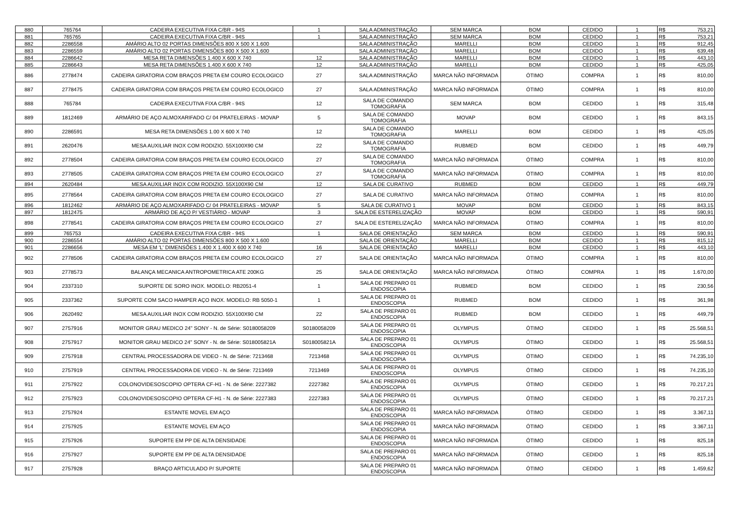| 880 | 765764 | CADEIRA EXECUTIVA FIXA C/BR - 94S | 1 | SALA ADMINISTRAÇÃO | SEM MARCA | BOM | CEDIDO | 1 | R$ | 753,21 |
| 881 | 765765 | CADEIRA EXECUTIVA FIXA C/BR - 94S | 1 | SALA ADMINISTRAÇÃO | SEM MARCA | BOM | CEDIDO | 1 | R$ | 753,21 |
| 882 | 2286558 | AMÁRIO ALTO 02 PORTAS DIMENSÕES 800 X 500 X 1.600 | | SALA ADMINISTRAÇÃO | MARELLI | BOM | CEDIDO | 1 | R$ | 912,45 |
| 883 | 2286559 | AMÁRIO ALTO 02 PORTAS DIMENSÕES 800 X 500 X 1.600 | | SALA ADMINISTRAÇÃO | MARELLI | BOM | CEDIDO | 1 | R$ | 639,48 |
| 884 | 2286642 | MESA RETA DIMENSÕES 1.400 X 600 X 740 | 12 | SALA ADMINISTRAÇÃO | MARELLI | BOM | CEDIDO | 1 | R$ | 443,10 |
| 885 | 2286643 | MESA RETA DIMENSÕES 1.400 X 600 X 740 | 12 | SALA ADMINISTRAÇÃO | MARELLI | BOM | CEDIDO | 1 | R$ | 425,05 |
| 886 | 2778474 | CADEIRA GIRATORIA COM BRAÇOS PRETA EM COURO ECOLOGICO | 27 | SALA ADMINISTRAÇÃO | MARCA NÃO INFORMADA | ÓTIMO | COMPRA | 1 | R$ | 810,00 |
| 887 | 2778475 | CADEIRA GIRATORIA COM BRAÇOS PRETA EM COURO ECOLOGICO | 27 | SALA ADMINISTRAÇÃO | MARCA NÃO INFORMADA | ÓTIMO | COMPRA | 1 | R$ | 810,00 |
| 888 | 765784 | CADEIRA EXECUTIVA FIXA C/BR - 94S | 12 | SALA DE COMANDO TOMOGRAFIA | SEM MARCA | BOM | CEDIDO | 1 | R$ | 315,48 |
| 889 | 1812469 | ARMÁRIO DE AÇO ALMOXARIFADO C/ 04 PRATELEIRAS - MOVAP | 5 | SALA DE COMANDO TOMOGRAFIA | MOVAP | BOM | CEDIDO | 1 | R$ | 843,15 |
| 890 | 2286591 | MESA RETA DIMENSÕES 1.00 X 600 X 740 | 12 | SALA DE COMANDO TOMOGRAFIA | MARELLI | BOM | CEDIDO | 1 | R$ | 425,05 |
| 891 | 2620476 | MESA AUXILIAR INOX COM RODIZIO. 55X100X90 CM | 22 | SALA DE COMANDO TOMOGRAFIA | RUBMED | BOM | CEDIDO | 1 | R$ | 449,79 |
| 892 | 2778504 | CADEIRA GIRATORIA COM BRAÇOS PRETA EM COURO ECOLOGICO | 27 | SALA DE COMANDO TOMOGRAFIA | MARCA NÃO INFORMADA | ÓTIMO | COMPRA | 1 | R$ | 810,00 |
| 893 | 2778505 | CADEIRA GIRATORIA COM BRAÇOS PRETA EM COURO ECOLOGICO | 27 | SALA DE COMANDO TOMOGRAFIA | MARCA NÃO INFORMADA | ÓTIMO | COMPRA | 1 | R$ | 810,00 |
| 894 | 2620484 | MESA AUXILIAR INOX COM RODIZIO. 55X100X90 CM | 12 | SALA DE CURATIVO | RUBMED | BOM | CEDIDO | 1 | R$ | 449,79 |
| 895 | 2778564 | CADEIRA GIRATORIA COM BRAÇOS PRETA EM COURO ECOLOGICO | 27 | SALA DE CURATIVO | MARCA NÃO INFORMADA | ÓTIMO | COMPRA | 1 | R$ | 810,00 |
| 896 | 1812462 | ARMÁRIO DE AÇO ALMOXARIFADO C/ 04 PRATELEIRAS - MOVAP | 5 | SALA DE CURATIVO 1 | MOVAP | BOM | CEDIDO | 1 | R$ | 843,15 |
| 897 | 1812475 | ARMÁRIO DE AÇO P/ VESTIÁRIO - MOVAP | 3 | SALA DE ESTERELIZAÇÃO | MOVAP | BOM | CEDIDO | 1 | R$ | 590,91 |
| 898 | 2778541 | CADEIRA GIRATORIA COM BRAÇOS PRETA EM COURO ECOLOGICO | 27 | SALA DE ESTERELIZAÇÃO | MARCA NÃO INFORMADA | ÓTIMO | COMPRA | 1 | R$ | 810,00 |
| 899 | 765753 | CADEIRA EXECUTIVA FIXA C/BR - 94S | 1 | SALA DE ORIENTAÇÃO | SEM MARCA | BOM | CEDIDO | 1 | R$ | 590,91 |
| 900 | 2286554 | AMÁRIO ALTO 02 PORTAS DIMENSÕES 800 X 500 X 1.600 | | SALA DE ORIENTAÇÃO | MARELLI | BOM | CEDIDO | 1 | R$ | 815,12 |
| 901 | 2286656 | MESA EM 'L' DIMENSÕES 1.400 X 1.400 X 600 X 740 | 16 | SALA DE ORIENTAÇÃO | MARELLI | BOM | CEDIDO | 1 | R$ | 443,10 |
| 902 | 2778506 | CADEIRA GIRATORIA COM BRAÇOS PRETA EM COURO ECOLOGICO | 27 | SALA DE ORIENTAÇÃO | MARCA NÃO INFORMADA | ÓTIMO | COMPRA | 1 | R$ | 810,00 |
| 903 | 2778573 | BALANÇA MECANICA ANTROPOMETRICA ATE 200KG | 25 | SALA DE ORIENTAÇÃO | MARCA NÃO INFORMADA | ÓTIMO | COMPRA | 1 | R$ | 1.670,00 |
| 904 | 2337310 | SUPORTE DE SORO INOX. MODELO: RB2051-4 | 1 | SALA DE PREPARO 01 ENDOSCOPIA | RUBMED | BOM | CEDIDO | 1 | R$ | 230,56 |
| 905 | 2337362 | SUPORTE COM SACO HAMPER AÇO INOX. MODELO: RB 5050-1 | 1 | SALA DE PREPARO 01 ENDOSCOPIA | RUBMED | BOM | CEDIDO | 1 | R$ | 361,98 |
| 906 | 2620492 | MESA AUXILIAR INOX COM RODIZIO. 55X100X90 CM | 22 | SALA DE PREPARO 01 ENDOSCOPIA | RUBMED | BOM | CEDIDO | 1 | R$ | 449,79 |
| 907 | 2757916 | MONITOR GRAU MEDICO 24" SONY - N. de Série: S0180058209 | S0180058209 | SALA DE PREPARO 01 ENDOSCOPIA | OLYMPUS | ÓTIMO | CEDIDO | 1 | R$ | 25.568,51 |
| 908 | 2757917 | MONITOR GRAU MEDICO 24" SONY - N. de Série: S018005821A | S018005821A | SALA DE PREPARO 01 ENDOSCOPIA | OLYMPUS | ÓTIMO | CEDIDO | 1 | R$ | 25.568,51 |
| 909 | 2757918 | CENTRAL PROCESSADORA DE VIDEO - N. de Série: 7213468 | 7213468 | SALA DE PREPARO 01 ENDOSCOPIA | OLYMPUS | ÓTIMO | CEDIDO | 1 | R$ | 74.235,10 |
| 910 | 2757919 | CENTRAL PROCESSADORA DE VIDEO - N. de Série: 7213469 | 7213469 | SALA DE PREPARO 01 ENDOSCOPIA | OLYMPUS | ÓTIMO | CEDIDO | 1 | R$ | 74.235,10 |
| 911 | 2757922 | COLONOVIDESOSCOPIO OPTERA CF-H1 - N. de Série: 2227382 | 2227382 | SALA DE PREPARO 01 ENDOSCOPIA | OLYMPUS | ÓTIMO | CEDIDO | 1 | R$ | 70.217,21 |
| 912 | 2757923 | COLONOVIDESOSCOPIO OPTERA CF-H1 - N. de Série: 2227383 | 2227383 | SALA DE PREPARO 01 ENDOSCOPIA | OLYMPUS | ÓTIMO | CEDIDO | 1 | R$ | 70.217,21 |
| 913 | 2757924 | ESTANTE MOVEL EM AÇO | | SALA DE PREPARO 01 ENDOSCOPIA | MARCA NÃO INFORMADA | ÓTIMO | CEDIDO | 1 | R$ | 3.367,11 |
| 914 | 2757925 | ESTANTE MOVEL EM AÇO | | SALA DE PREPARO 01 ENDOSCOPIA | MARCA NÃO INFORMADA | ÓTIMO | CEDIDO | 1 | R$ | 3.367,11 |
| 915 | 2757926 | SUPORTE EM PP DE ALTA DENSIDADE | | SALA DE PREPARO 01 ENDOSCOPIA | MARCA NÃO INFORMADA | ÓTIMO | CEDIDO | 1 | R$ | 825,18 |
| 916 | 2757927 | SUPORTE EM PP DE ALTA DENSIDADE | | SALA DE PREPARO 01 ENDOSCOPIA | MARCA NÃO INFORMADA | ÓTIMO | CEDIDO | 1 | R$ | 825,18 |
| 917 | 2757928 | BRAÇO ARTICULADO P/ SUPORTE | | SALA DE PREPARO 01 ENDOSCOPIA | MARCA NÃO INFORMADA | ÓTIMO | CEDIDO | 1 | R$ | 1.459,62 |